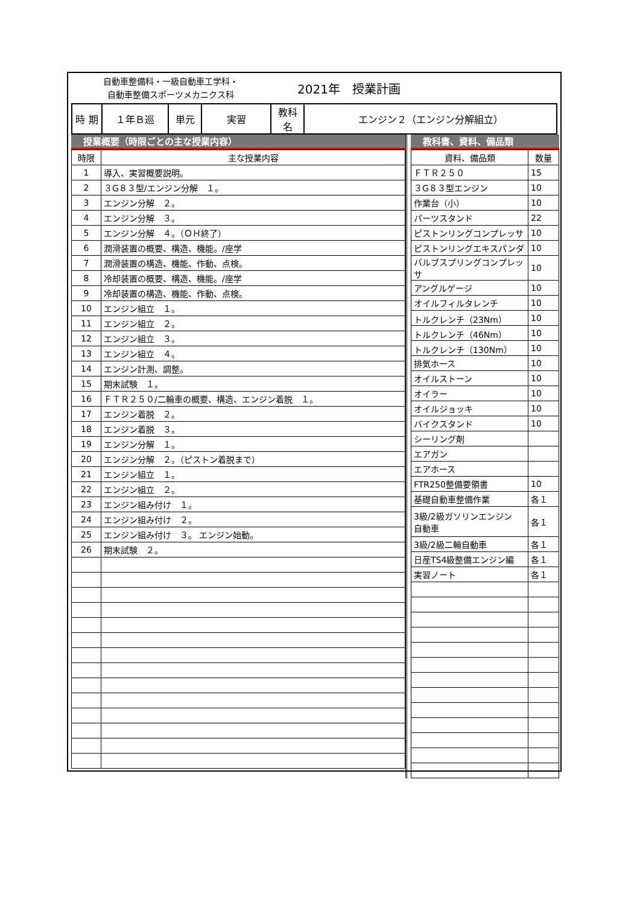自動車整備科・一級自動車工学科・
自動車整備スポーツメカニクス科
2021年　授業計画
| 時 期 | １年Ｂ巡 | 単元 | 実習 | 教科名 | エンジン２（エンジン分解組立） |
授業概要（時限ごとの主な授業内容）
| 時限 | 主な授業内容 |
| --- | --- |
| 1 | 導入、実習概要説明。 |
| 2 | ３G８３型/エンジン分解 １。 |
| 3 | エンジン分解 ２。 |
| 4 | エンジン分解 ３。 |
| 5 | エンジン分解 ４。（ＯＨ終了） |
| 6 | 潤滑装置の概要、構造、機能。/座学 |
| 7 | 潤滑装置の構造、機能、作動、点検。 |
| 8 | 冷却装置の概要、構造、機能。/座学 |
| 9 | 冷却装置の構造、機能、作動、点検。 |
| 10 | エンジン組立 １。 |
| 11 | エンジン組立 ２。 |
| 12 | エンジン組立 ３。 |
| 13 | エンジン組立 ４。 |
| 14 | エンジン計測、調整。 |
| 15 | 期末試験 １。 |
| 16 | ＦＴＲ２５０/二輪車の概要、構造、エンジン着脱 １。 |
| 17 | エンジン着脱 ２。 |
| 18 | エンジン着脱 ３。 |
| 19 | エンジン分解 １。 |
| 20 | エンジン分解 ２。（ピストン着脱まで） |
| 21 | エンジン組立 １。 |
| 22 | エンジン組立 ２。 |
| 23 | エンジン組み付け １。 |
| 24 | エンジン組み付け ２。 |
| 25 | エンジン組み付け ３。 エンジン始動。 |
| 26 | 期末試験 ２。 |
教科書、資料、備品類
| 資料、備品類 | 数量 |
| --- | --- |
| ＦＴＲ２５０ | 15 |
| ３G８３型エンジン | 10 |
| 作業台（小） | 10 |
| パーツスタンド | 22 |
| ピストンリングコンプレッサ | 10 |
| ピストンリングエキスパンダ | 10 |
| バルブスプリングコンプレッサ | 10 |
| アングルゲージ | 10 |
| オイルフィルタレンチ | 10 |
| トルクレンチ（23Nm） | 10 |
| トルクレンチ（46Nm） | 10 |
| トルクレンチ（130Nm） | 10 |
| 排気ホース | 10 |
| オイルストーン | 10 |
| オイラー | 10 |
| オイルジョッキ | 10 |
| バイクスタンド | 10 |
| シーリング剤 | |
| エアガン | |
| エアホース | |
| FTR250整備要領書 | 10 |
| 基礎自動車整備作業 | 各１ |
| 3級/2級ガソリンエンジン 自動車 | 各１ |
| 3級/2級二輪自動車 | 各１ |
| 日産TS4級整備エンジン編 | 各１ |
| 実習ノート | 各１ |